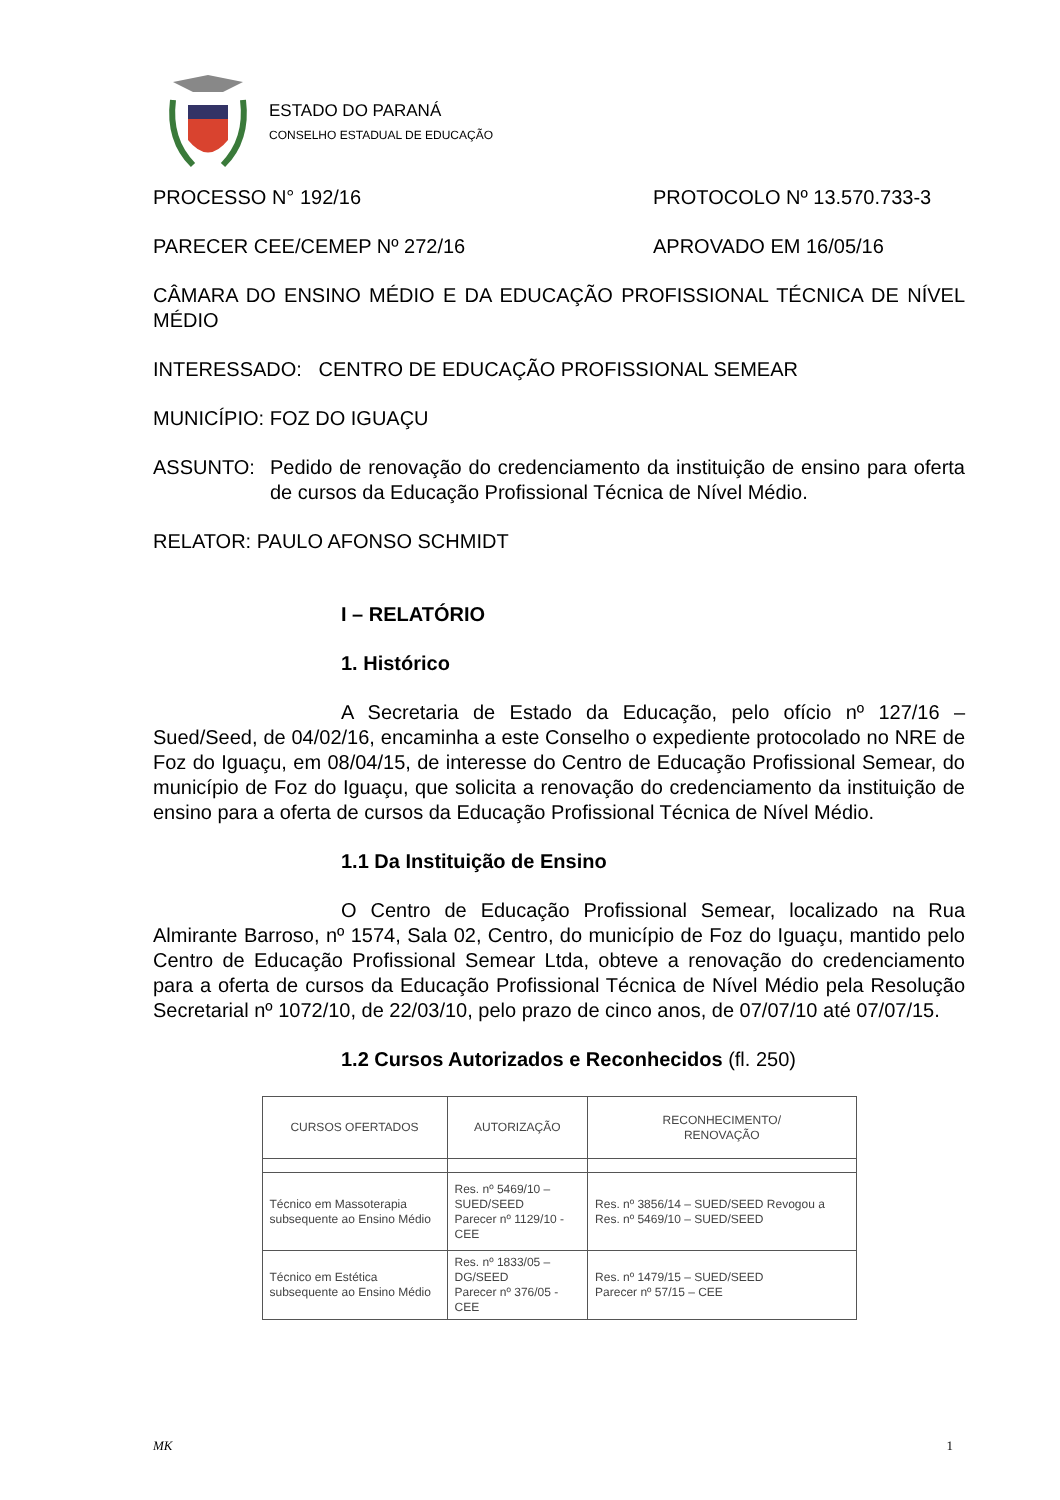ESTADO DO PARANÁ
CONSELHO ESTADUAL DE EDUCAÇÃO
PROCESSO N° 192/16 PROTOCOLO Nº 13.570.733-3
PARECER CEE/CEMEP Nº 272/16 APROVADO EM 16/05/16
CÂMARA DO ENSINO MÉDIO E DA EDUCAÇÃO PROFISSIONAL TÉCNICA DE NÍVEL MÉDIO
INTERESSADO: CENTRO DE EDUCAÇÃO PROFISSIONAL SEMEAR
MUNICÍPIO: FOZ DO IGUAÇU
ASSUNTO: Pedido de renovação do credenciamento da instituição de ensino para oferta de cursos da Educação Profissional Técnica de Nível Médio.
RELATOR: PAULO AFONSO SCHMIDT
I – RELATÓRIO
1. Histórico
A Secretaria de Estado da Educação, pelo ofício nº 127/16 – Sued/Seed, de 04/02/16, encaminha a este Conselho o expediente protocolado no NRE de Foz do Iguaçu, em 08/04/15, de interesse do Centro de Educação Profissional Semear, do município de Foz do Iguaçu, que solicita a renovação do credenciamento da instituição de ensino para a oferta de cursos da Educação Profissional Técnica de Nível Médio.
1.1 Da Instituição de Ensino
O Centro de Educação Profissional Semear, localizado na Rua Almirante Barroso, nº 1574, Sala 02, Centro, do município de Foz do Iguaçu, mantido pelo Centro de Educação Profissional Semear Ltda, obteve a renovação do credenciamento para a oferta de cursos da Educação Profissional Técnica de Nível Médio pela Resolução Secretarial nº 1072/10, de 22/03/10, pelo prazo de cinco anos, de 07/07/10 até 07/07/15.
1.2 Cursos Autorizados e Reconhecidos (fl. 250)
| CURSOS OFERTADOS | AUTORIZAÇÃO | RECONHECIMENTO/ RENOVAÇÃO |
| Técnico em Massoterapia subsequente ao Ensino Médio | Res. nº 5469/10 – SUED/SEED Parecer nº 1129/10 - CEE | Res. nº 3856/14 – SUED/SEED Revogou a Res. nº 5469/10 – SUED/SEED |
| Técnico em Estética subsequente ao Ensino Médio | Res. nº 1833/05 – DG/SEED Parecer nº 376/05 - CEE | Res. nº 1479/15 – SUED/SEED Parecer nº 57/15 – CEE |
MK 1